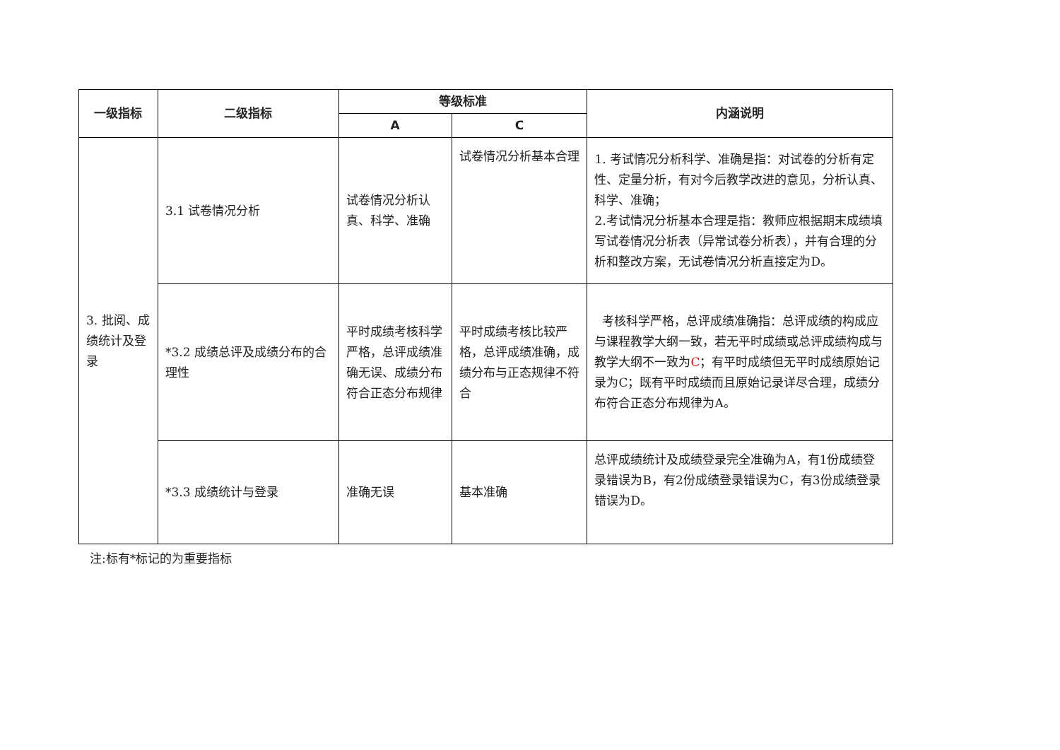| 一级指标 | 二级指标 | 等级标准 | | 内涵说明 |
| --- | --- | --- | --- | --- |
| | | A | C | |
| 3. 批阅、成绩统计及登录 | 3.1 试卷情况分析 | 试卷情况分析认真、科学、准确 | 试卷情况分析基本合理 | 1. 考试情况分析科学、准确是指：对试卷的分析有定性、定量分析，有对今后教学改进的意见，分析认真、科学、准确； 2.考试情况分析基本合理是指：教师应根据期末成绩填写试卷情况分析表（异常试卷分析表），并有合理的分析和整改方案，无试卷情况分析直接定为D。 |
| | *3.2 成绩总评及成绩分布的合理性 | 平时成绩考核科学严格，总评成绩准确无误、成绩分布符合正态分布规律 | 平时成绩考核比较严格，总评成绩准确，成绩分布与正态规律不符合 | 考核科学严格，总评成绩准确指：总评成绩的构成应与课程教学大纲一致，若无平时成绩或总评成绩构成与教学大纲不一致为 C ；有平时成绩但无平时成绩原始记录为C；既有平时成绩而且原始记录详尽合理，成绩分布符合正态分布规律为A。 |
| | *3.3 成绩统计与登录 | 准确无误 | 基本准确 | 总评成绩统计及成绩登录完全准确为A，有1份成绩登录错误为B，有2份成绩登录错误为C，有3份成绩登录错误为D。 |
注:标有*标记的为重要指标